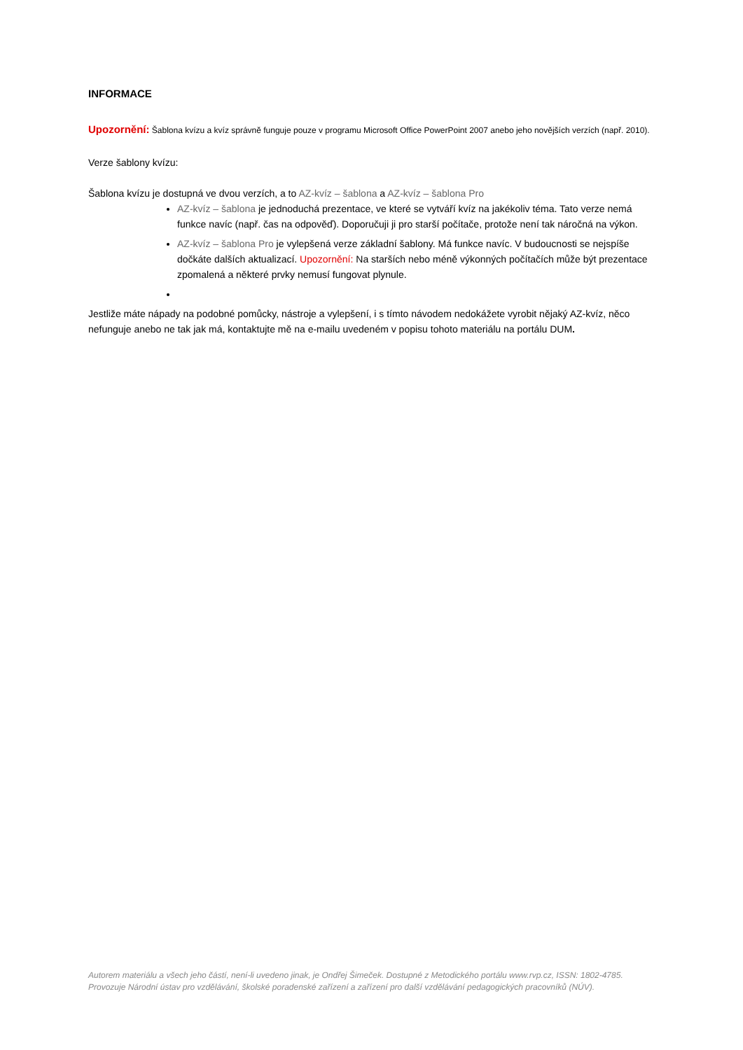INFORMACE
Upozornění: Šablona kvízu a kvíz správně funguje pouze v programu Microsoft Office PowerPoint 2007 anebo jeho novějších verzích (např. 2010).
Verze šablony kvízu:
Šablona kvízu je dostupná ve dvou verzích, a to AZ-kvíz – šablona a AZ-kvíz – šablona Pro
AZ-kvíz – šablona je jednoduchá prezentace, ve které se vytváří kvíz na jakékoliv téma. Tato verze nemá funkce navíc (např. čas na odpověď). Doporučuji ji pro starší počítače, protože není tak náročná na výkon.
AZ-kvíz – šablona Pro je vylepšená verze základní šablony. Má funkce navíc. V budoucnosti se nejspíše dočkáte dalších aktualizací. Upozornění: Na starších nebo méně výkonných počítačích může být prezentace zpomalená a některé prvky nemusí fungovat plynule.
Jestliže máte nápady na podobné pomůcky, nástroje a vylepšení, i s tímto návodem nedokážete vyrobit nějaký AZ-kvíz, něco nefunguje anebo ne tak jak má, kontaktujte mě na e-mailu uvedeném v popisu tohoto materiálu na portálu DUM.
Autorem materiálu a všech jeho částí, není-li uvedeno jinak, je Ondřej Šimeček. Dostupné z Metodického portálu www.rvp.cz, ISSN: 1802-4785. Provozuje Národní ústav pro vzdělávání, školské poradenské zařízení a zařízení pro další vzdělávání pedagogických pracovníků (NÚV).